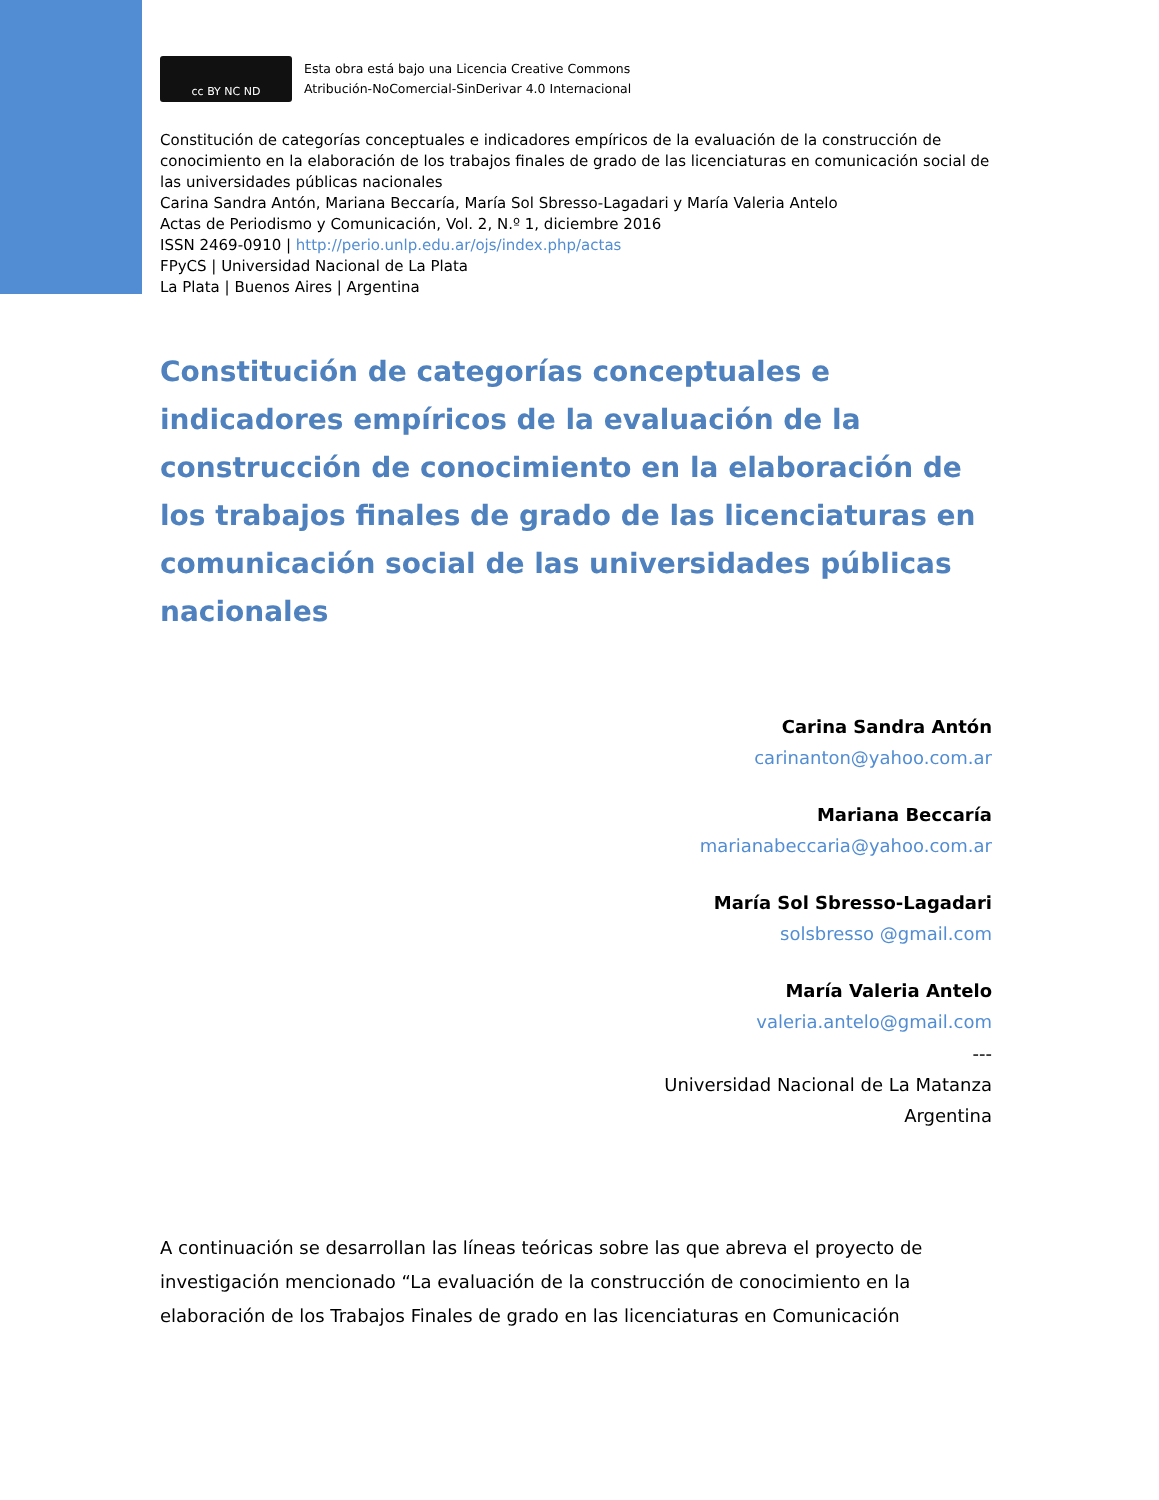cc BY NC ND
Esta obra está bajo una Licencia Creative Commons
Atribución-NoComercial-SinDerivar 4.0 Internacional
Constitución de categorías conceptuales e indicadores empíricos de la evaluación de la construcción de conocimiento en la elaboración de los trabajos finales de grado de las licenciaturas en comunicación social de las universidades públicas nacionales
Carina Sandra Antón, Mariana Beccaría, María Sol Sbresso-Lagadari y María Valeria Antelo
Actas de Periodismo y Comunicación, Vol. 2, N.º 1, diciembre 2016
ISSN 2469-0910 | http://perio.unlp.edu.ar/ojs/index.php/actas
FPyCS | Universidad Nacional de La Plata
La Plata | Buenos Aires | Argentina
Constitución de categorías conceptuales e indicadores empíricos de la evaluación de la construcción de conocimiento en la elaboración de los trabajos finales de grado de las licenciaturas en comunicación social de las universidades públicas nacionales
Carina Sandra Antón
carinanton@yahoo.com.ar
Mariana Beccaría
marianabeccaria@yahoo.com.ar
María Sol Sbresso-Lagadari
solsbresso @gmail.com
María Valeria Antelo
valeria.antelo@gmail.com
---
Universidad Nacional de La Matanza
Argentina
A continuación se desarrollan las líneas teóricas sobre las que abreva el proyecto de investigación mencionado “La evaluación de la construcción de conocimiento en la elaboración de los Trabajos Finales de grado en las licenciaturas en Comunicación